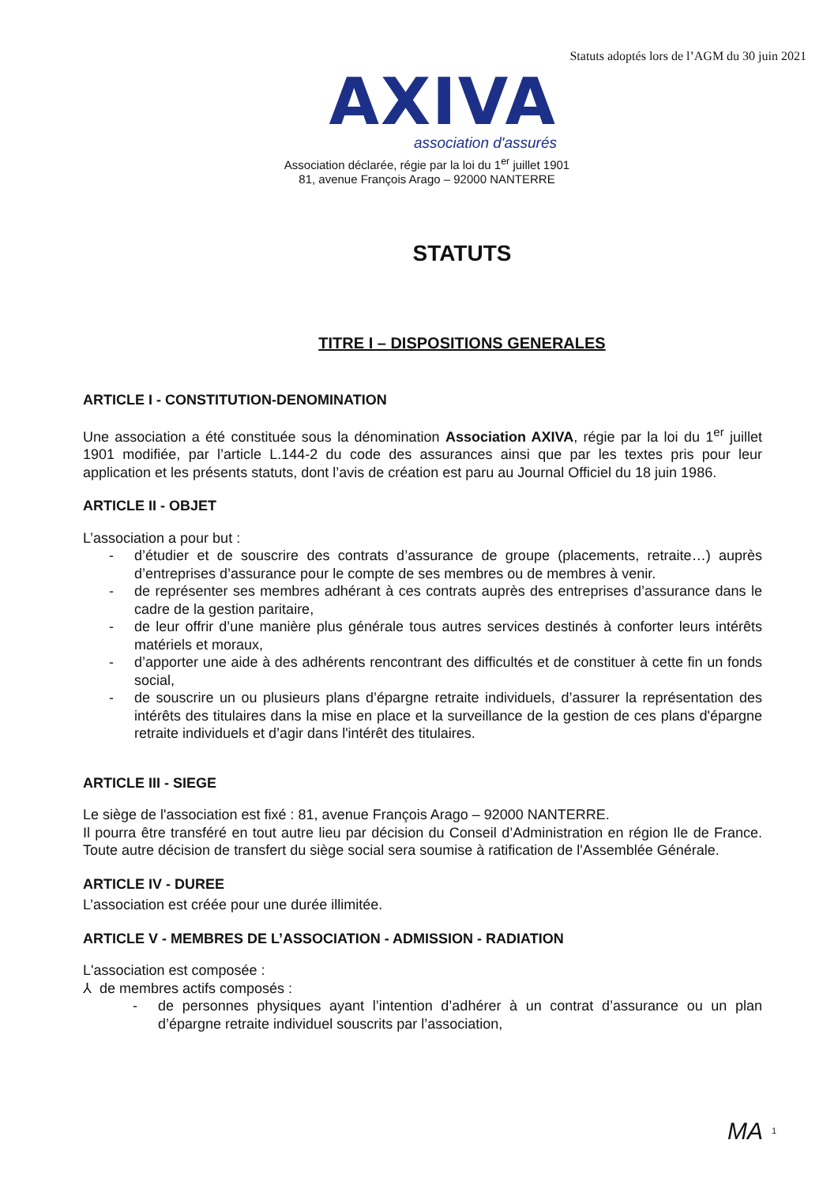Statuts adoptés lors de l’AGM du 30 juin 2021
AXIVA
association d'assurés
Association déclarée, régie par la loi du 1<sup>er</sup> juillet 1901
81, avenue François Arago – 92000 NANTERRE
STATUTS
TITRE I – DISPOSITIONS GENERALES
ARTICLE I - CONSTITUTION-DENOMINATION
Une association a été constituée sous la dénomination Association AXIVA, régie par la loi du 1<sup>er</sup> juillet 1901 modifiée, par l’article L.144-2 du code des assurances ainsi que par les textes pris pour leur application et les présents statuts, dont l’avis de création est paru au Journal Officiel du 18 juin 1986.
ARTICLE II - OBJET
L’association a pour but :
- d’étudier et de souscrire des contrats d’assurance de groupe (placements, retraite…) auprès d’entreprises d’assurance pour le compte de ses membres ou de membres à venir.
- de représenter ses membres adhérant à ces contrats auprès des entreprises d’assurance dans le cadre de la gestion paritaire,
- de leur offrir d’une manière plus générale tous autres services destinés à conforter leurs intérêts matériels et moraux,
- d’apporter une aide à des adhérents rencontrant des difficultés et de constituer à cette fin un fonds social,
- de souscrire un ou plusieurs plans d’épargne retraite individuels, d’assurer la représentation des intérêts des titulaires dans la mise en place et la surveillance de la gestion de ces plans d'épargne retraite individuels et d’agir dans l'intérêt des titulaires.
ARTICLE III - SIEGE
Le siège de l'association est fixé : 81, avenue François Arago – 92000 NANTERRE.
Il pourra être transféré en tout autre lieu par décision du Conseil d’Administration en région Ile de France. Toute autre décision de transfert du siège social sera soumise à ratification de l'Assemblée Générale.
ARTICLE IV - DUREE
L’association est créée pour une durée illimitée.
ARTICLE V - MEMBRES DE L’ASSOCIATION - ADMISSION - RADIATION
L'association est composée :
⅄ de membres actifs composés :
- de personnes physiques ayant l’intention d’adhérer à un contrat d’assurance ou un plan d’épargne retraite individuel souscrits par l’association,
MA 1